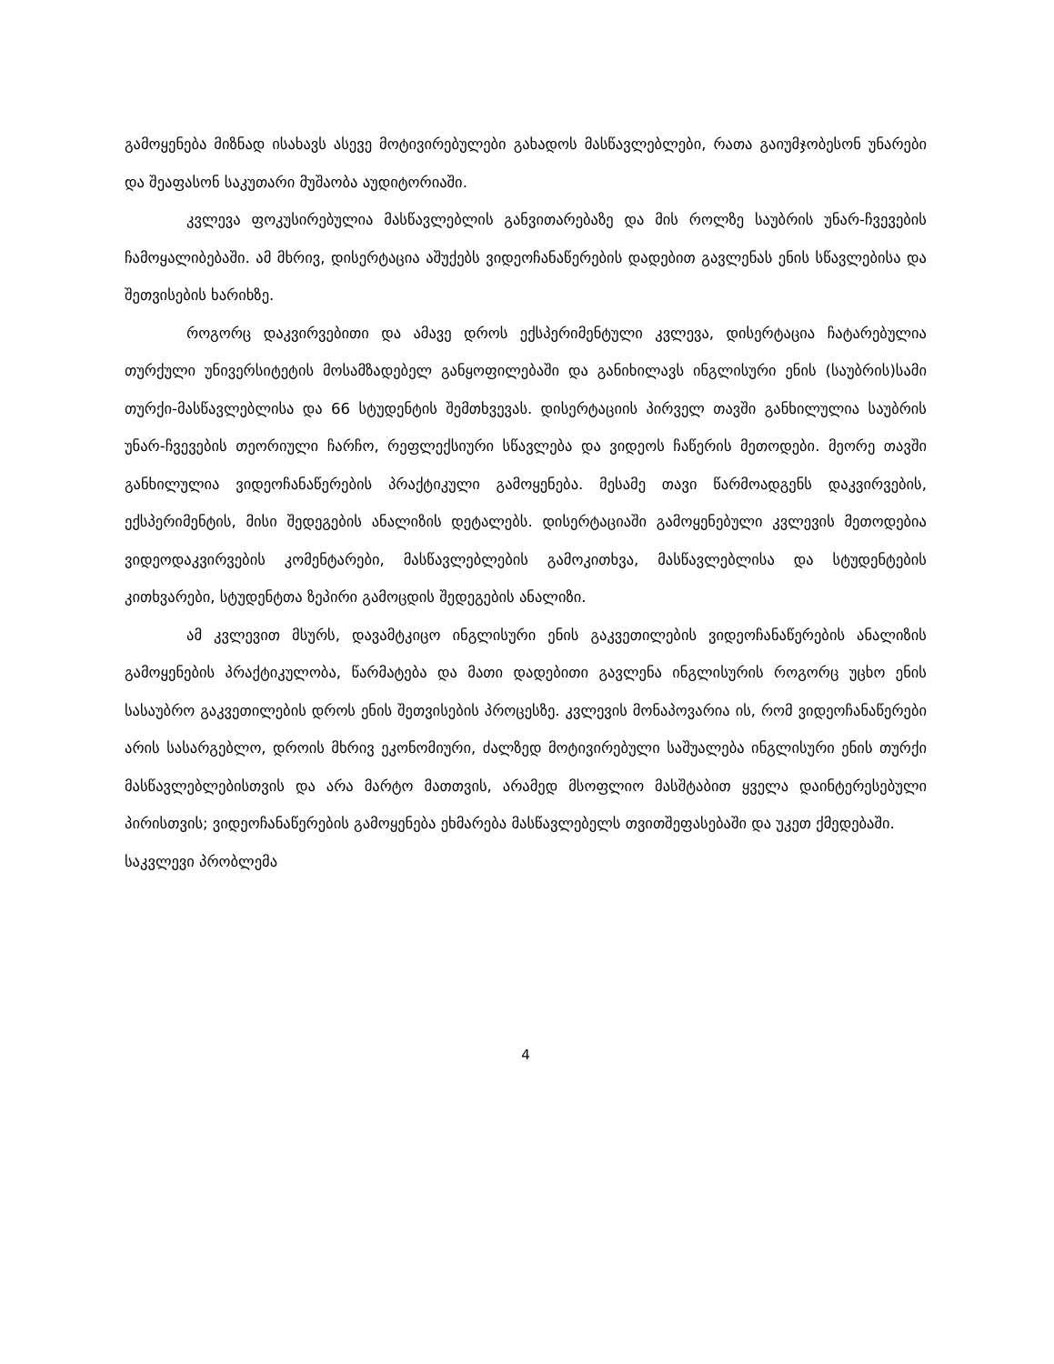გამოყენება მიზნად ისახავს ასევე მოტივირებულები გახადოს მასწავლებლები, რათა გაიუმჯობესონ უნარები და შეაფასონ საკუთარი მუშაობა აუდიტორიაში.
კვლევა ფოკუსირებულია მასწავლებლის განვითარებაზე და მის როლზე საუბრის უნარ-ჩვევების ჩამოყალიბებაში. ამ მხრივ, დისერტაცია აშუქებს ვიდეოჩანაწერების დადებით გავლენას ენის სწავლებისა და შეთვისების ხარიხზე.
როგორც დაკვირვებითი და ამავე დროს ექსპერიმენტული კვლევა, დისერტაცია ჩატარებულია თურქული უნივერსიტეტის მოსამზადებელ განყოფილებაში და განიხილავს ინგლისური ენის (საუბრის)სამი თურქი-მასწავლებლისა და 66 სტუდენტის შემთხვევას. დისერტაციის პირველ თავში განხილულია საუბრის უნარ-ჩვევების თეორიული ჩარჩო, რეფლექსიური სწავლება და ვიდეოს ჩაწერის მეთოდები. მეორე თავში განხილულია ვიდეოჩანაწერების პრაქტიკული გამოყენება. მესამე თავი წარმოადგენს დაკვირვების, ექსპერიმენტის, მისი შედეგების ანალიზის დეტალებს. დისერტაციაში გამოყენებული კვლევის მეთოდებია ვიდეოდაკვირვების კომენტარები, მასწავლებლების გამოკითხვა, მასწავლებლისა და სტუდენტების კითხვარები, სტუდენტთა ზეპირი გამოცდის შედეგების ანალიზი.
ამ კვლევით მსურს, დავამტკიცო ინგლისური ენის გაკვეთილების ვიდეოჩანაწერების ანალიზის გამოყენების პრაქტიკულობა, წარმატება და მათი დადებითი გავლენა ინგლისურის როგორც უცხო ენის სასაუბრო გაკვეთილების დროს ენის შეთვისების პროცესზე. კვლევის მონაპოვარია ის, რომ ვიდეოჩანაწერები არის სასარგებლო, დროის მხრივ ეკონომიური, ძალზედ მოტივირებული საშუალება ინგლისური ენის თურქი მასწავლებლებისთვის და არა მარტო მათთვის, არამედ მსოფლიო მასშტაბით ყველა დაინტერესებული პირისთვის; ვიდეოჩანაწერების გამოყენება ეხმარება მასწავლებელს თვითშეფასებაში და უკეთ ქმედებაში.
საკვლევი პრობლემა
4